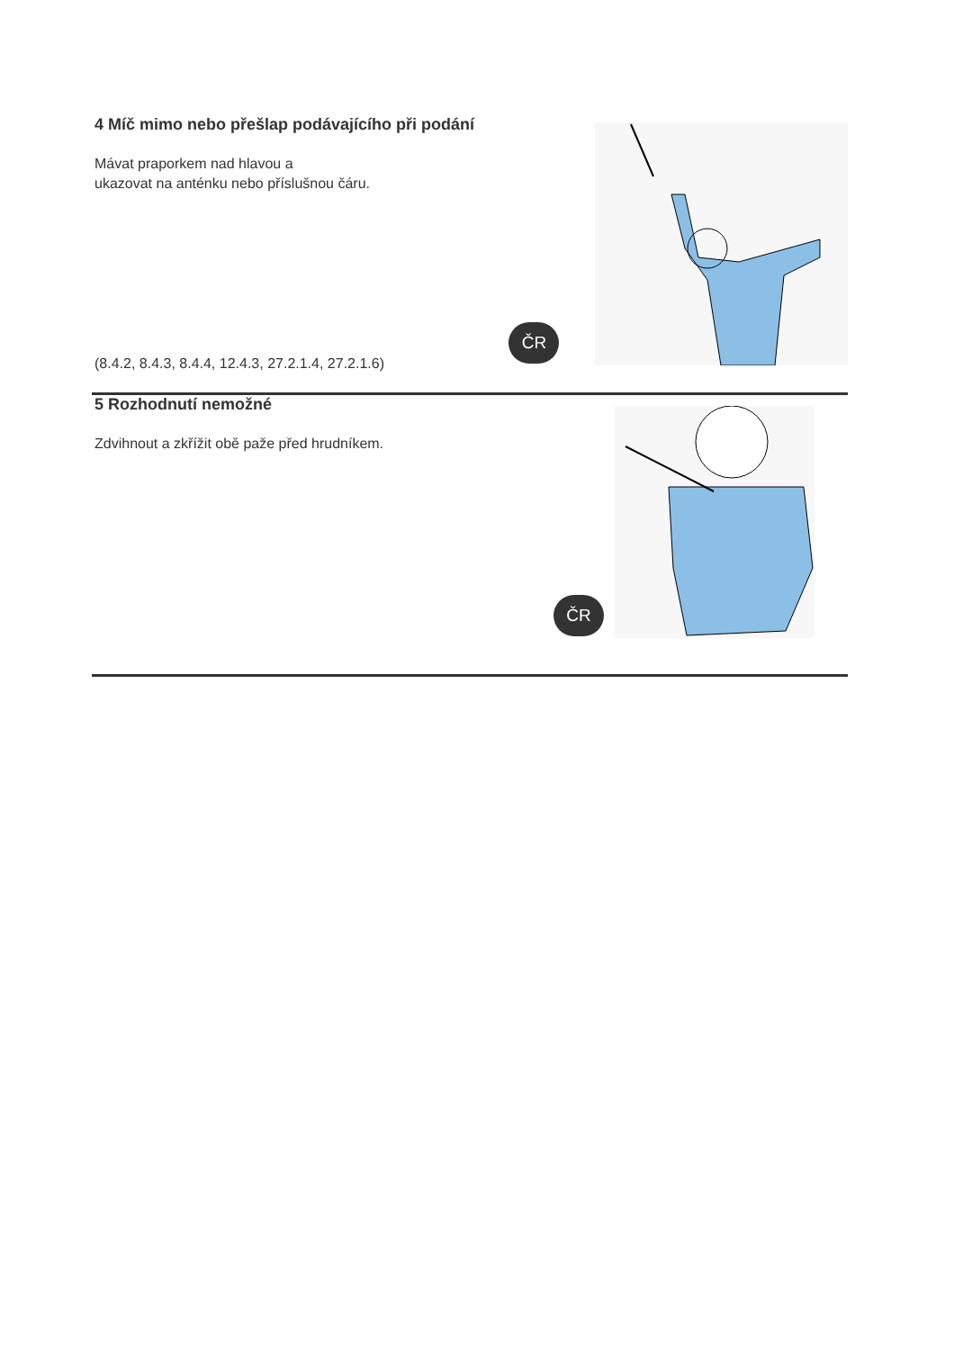4 Míč mimo nebo přešlap podávajícího při podání
Mávat praporkem nad hlavou a
ukazovat na anténku nebo příslušnou čáru.
(8.4.2, 8.4.3, 8.4.4, 12.4.3, 27.2.1.4, 27.2.1.6)
ČR
5 Rozhodnutí nemožné
Zdvihnout a zkřížit obě paže před hrudníkem.
ČR